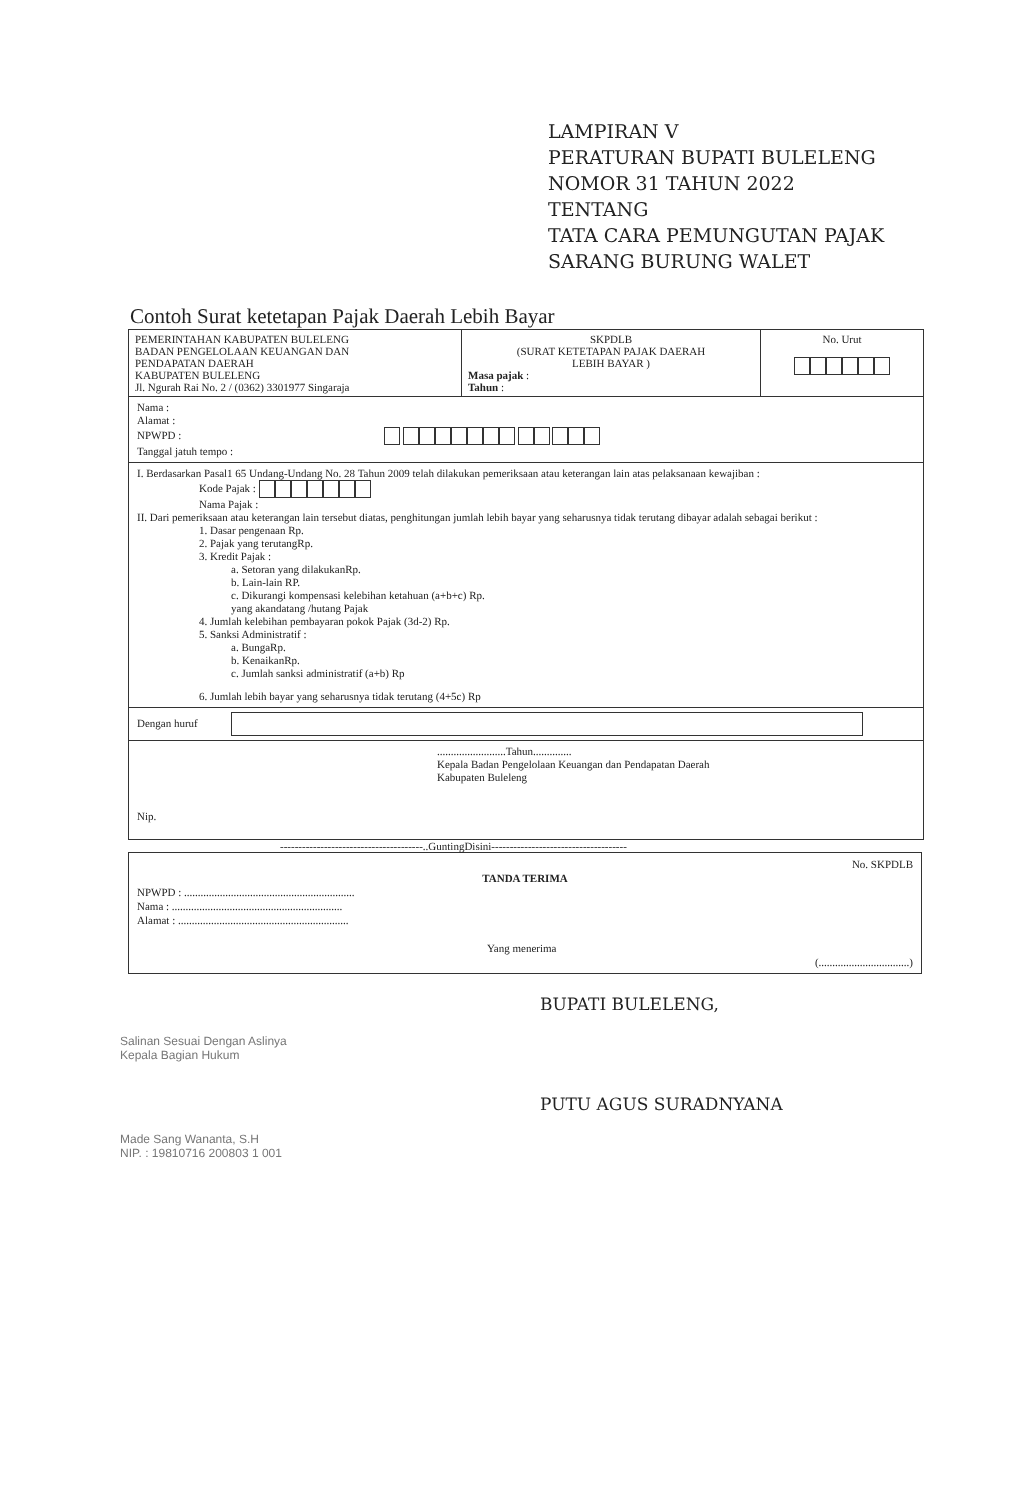LAMPIRAN V
PERATURAN BUPATI BULELENG
NOMOR 31 TAHUN 2022
TENTANG
TATA CARA PEMUNGUTAN PAJAK
SARANG BURUNG WALET
Contoh Surat ketetapan Pajak Daerah Lebih Bayar
| PEMERINTAHAN KABUPATEN BULELENG BADAN PENGELOLAAN KEUANGAN DAN PENDAPATAN DAERAH KABUPATEN BULELENG Jl. Ngurah Rai No. 2 / (0362) 3301977 Singaraja | SKPDLB (SURAT KETETAPAN PAJAK DAERAH LEBIH BAYAR ) Masa pajak : Tahun : | No. Urut |
Nama :
Alamat :
NPWPD :
Tanggal jatuh tempo :
I. Berdasarkan Pasal1 65 Undang-Undang No. 28 Tahun 2009 telah dilakukan pemeriksaan atau keterangan lain atas pelaksanaan kewajiban :
Kode Pajak :
Nama Pajak :
II. Dari pemeriksaan atau keterangan lain tersebut diatas, penghitungan jumlah lebih bayar yang seharusnya tidak terutang dibayar adalah sebagai berikut :
1. Dasar pengenaan Rp.
2. Pajak yang terutangRp.
3. Kredit Pajak :
a. Setoran yang dilakukanRp.
b. Lain-lain RP.
c. Dikurangi kompensasi kelebihan ketahuan (a+b+c) Rp.
yang akandatang /hutang Pajak
4. Jumlah kelebihan pembayaran pokok Pajak (3d-2) Rp.
5. Sanksi Administratif :
a. BungaRp.
b. KenaikanRp.
c. Jumlah sanksi administratif (a+b) Rp
6. Jumlah lebih bayar yang seharusnya tidak terutang (4+5c) Rp
Dengan huruf
.........................Tahun..............
Kepala Badan Pengelolaan Keuangan dan Pendapatan Daerah
Kabupaten Buleleng
Nip.
---------------------------------------..GuntingDisini-------------------------------------
No. SKPDLB
TANDA TERIMA
NPWPD : ..............................................................
Nama : ..............................................................
Alamat : ..............................................................
Yang menerima
(.................................)
Salinan Sesuai Dengan Aslinya
Kepala Bagian Hukum
Made Sang Wananta, S.H
NIP. : 19810716 200803 1 001
BUPATI BULELENG,
PUTU AGUS SURADNYANA